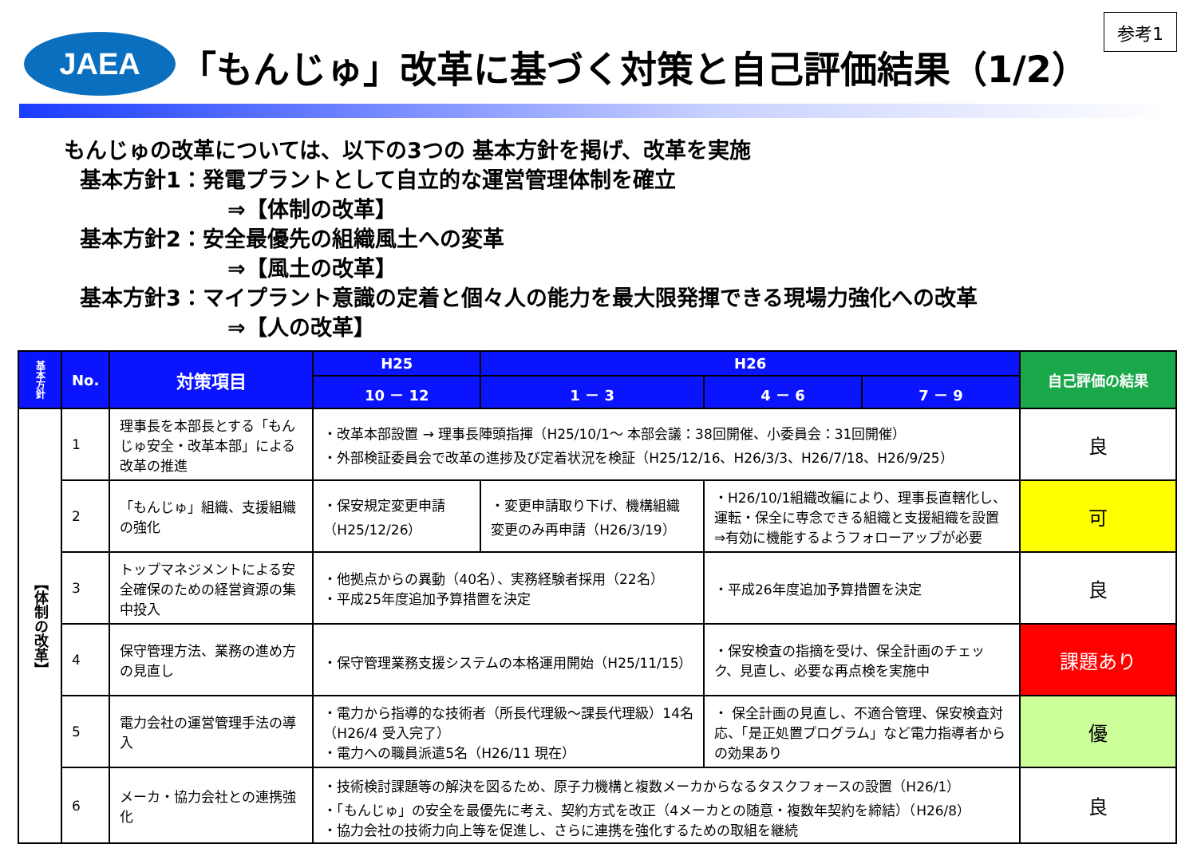JAEA
「もんじゅ」改革に基づく対策と自己評価結果（1/2）
参考1
もんじゅの改革については、以下の3つの 基本方針を掲げ、改革を実施
基本方針1：発電プラントとして自立的な運営管理体制を確立
⇒【体制の改革】
基本方針2：安全最優先の組織風土への変革
⇒【風土の改革】
基本方針3：マイプラント意識の定着と個々人の能力を最大限発揮できる現場力強化への改革
⇒【人の改革】
| 基本方針 | No. | 対策項目 | H25 | H26 | | | 自己評価の結果 |
| --- | --- | --- | --- | --- | --- | --- | --- |
| | | | 10 － 12 | 1 － 3 | 4 － 6 | 7 － 9 | |
| 【体制の改革】 | 1 | 理事長を本部長とする「もんじゅ安全・改革本部」による改革の推進 | ・改革本部設置 → 理事長陣頭指揮（H25/10/1～ 本部会議：38回開催、小委員会：31回開催） ・外部検証委員会で改革の進捗及び定着状況を検証（H25/12/16、H26/3/3、H26/7/18、H26/9/25） | | | | 良 |
| | 2 | 「もんじゅ」組織、支援組織の強化 | ・保安規定変更申請（H25/12/26） | ・変更申請取り下げ、機構組織変更のみ再申請（H26/3/19） | ・H26/10/1組織改編により、理事長直轄化し、運転・保全に専念できる組織と支援組織を設置 ⇒有効に機能するようフォローアップが必要 | | 可 |
| | 3 | トップマネジメントによる安全確保のための経営資源の集中投入 | ・他拠点からの異動（40名）、実務経験者採用（22名） ・平成25年度追加予算措置を決定 | | ・平成26年度追加予算措置を決定 | | 良 |
| | 4 | 保守管理方法、業務の進め方の見直し | ・保守管理業務支援システムの本格運用開始（H25/11/15） | | ・保安検査の指摘を受け、保全計画のチェック、見直し、必要な再点検を実施中 | | 課題あり |
| | 5 | 電力会社の運営管理手法の導入 | ・電力から指導的な技術者（所長代理級～課長代理級）14名（H26/4 受入完了） ・電力への職員派遣5名（H26/11 現在） | | ・ 保全計画の見直し、不適合管理、保安検査対応、「是正処置プログラム」など電力指導者からの効果あり | | 優 |
| | 6 | メーカ・協力会社との連携強化 | ・技術検討課題等の解決を図るため、原子力機構と複数メーカからなるタスクフォースの設置（H26/1） ・「もんじゅ」の安全を最優先に考え、契約方式を改正（4メーカとの随意・複数年契約を締結）（H26/8） ・協力会社の技術力向上等を促進し、さらに連携を強化するための取組を継続 | | | | 良 |